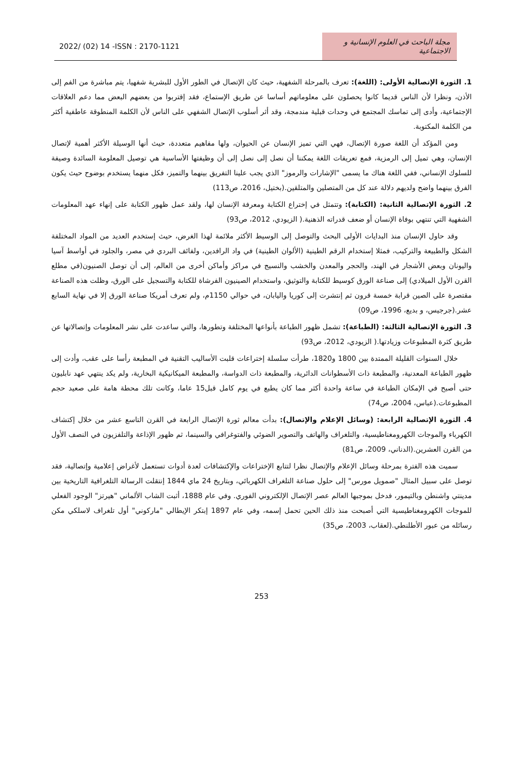2022/ (02) 14 -ISSN : 2170-1121
مجلة الباحث في العلوم الإنسانية و الاجتماعية
1. الثورة الإتصالية الأولى: (اللغة): تعرف بالمرحلة الشفهية، حيث كان الإتصال في الطور الأول للبشرية شفهيا، يتم مباشرة من الفم إلى الأذن، ونظرا لأن الناس قديما كانوا يحصلون على معلوماتهم أساسا عن طريق الإستماع، فقد إقتربوا من بعضهم البعض مما دعم العلاقات الإجتماعية، وأدى إلى تماسك المجتمع في وحدات قبلية مندمجة، وقد أثر أسلوب الإتصال الشفهي على الناس لأن الكلمة المنطوقة عاطفية أكثر من الكلمة المكتوبة.
ومن المؤكد أن اللغة صورة الإتصال، فهي التي تميز الإنسان عن الحيوان، ولها مفاهيم متعددة، حيث أنها الوسيلة الأكثر أهمية لإتصال الإنسان، وهي تميل إلى الرمزية، فمع تعريفات اللغة يمكننا أن نصل إلى نصل إلى أن وظيفتها الأساسية هي توصيل المعلومة السائدة وصيفة للسلوك الإنساني، ففي اللغة هناك ما يسمى "الإشارات والرموز" الذي يجب علينا التفريق بينهما والتميز، فكل منهما يستخدم بوضوح حيث يكون الفرق بينهما واضح ولديهم دلالة عند كل من المتصلين والمتلقين.(بختيل، 2016، ص113)
2. الثورة الإتصالية الثانية: (الكتابة): وتتمثل في إختراع الكتابة ومعرفة الإنسان لها، ولقد عمل ظهور الكتابة على إنهاء عهد المعلومات الشفهية التي تنتهي بوفاة الإنسان أو ضعف قدراته الذهنية.( الزيودي، 2012، ص93)
وقد حاول الإنسان منذ البدايات الأولى البحث والتوصل إلى الوسيط الأكثر ملائمة لهذا الغرض، حيث إستخدم العديد من المواد المختلفة الشكل والطبيعة والتركيب، فمثلا إستخدام الرقم الطينية (الألوان الطينية) في واد الرافدين، ولفائف البردي في مصر، والجلود في أواسط آسيا واليونان وبعض الأشجار في الهند، والحجر والمعدن والخشب والنسيج في مراكز وأماكن أخرى من العالم، إلى أن توصل الصنيون(في مطلع القرن الأول الميلادي) إلى صناعة الورق كوسيط للكتابة والتوثيق، واستخدام الصينيون الفرشاة للكتابة والتسجيل على الورق، وظلت هذه الصناعة مقتصرة على الصين قرابة خمسة قرون ثم إنتشرت إلى كوريا واليابان، في حوالي 1150م، ولم تعرف أمريكا صناعة الورق إلا في نهاية السابع عشر.(جرجيس، و بديع، 1996، ص09)
3. الثورة الإتصالية الثالثة: (الطباعة): تشمل ظهور الطباعة بأنواعها المختلفة وتطورها، والتي ساعدت على نشر المعلومات وإتصالاتها عن طريق كثرة المطبوعات وزيادتها.( الزيودي، 2012، ص93)
خلال السنوات القليلة الممتدة بين 1800 و1820، طرأت سلسلة إختراعات قلبت الأساليب التقنية في المطبعة رأسا على عقب، وأدت إلى ظهور الطباعة المعدنية، والمطبعة ذات الأسطوانات الدائرية، والمطبعة ذات الدواسة، والمطبعة الميكانيكية البخارية، ولم يكد ينتهي عهد نابليون حتى أصبح في الإمكان الطباعة في ساعة واحدة أكثر مما كان يطبع في يوم كامل قبل15 عاما، وكانت تلك محطة هامة على صعيد حجم المطبوعات.(عباس، 2004، ص74)
4. الثورة الإتصالية الرابعة: (وسائل الإعلام والإتصال): بدأت معالم ثورة الإتصال الرابعة في القرن التاسع عشر من خلال إكتشاف الكهرباء والموجات الكهرومغناطيسية، والتلغراف والهاتف والتصوير الضوئي والفتوغرافي والسينما، ثم ظهور الإذاعة والتلفزيون في النصف الأول من القرن العشرين.(الدناني، 2009، ص81)
سميت هذه الفترة بمرحلة وسائل الإعلام والإتصال نظرا لتتابع الإختراعات والإكتشافات لعدة أدوات تستعمل لأغراض إعلامية وإتصالية، فقد توصل على سبيل المثال "صمويل مورس" إلى حلول صناعة التلغراف الكهربائي، وبتاريخ 24 ماي 1844 إنتقلت الرسالة التلغرافية التاريخية بين مدينتي واشنطن وبالتيمور، فدخل بموجبها العالم عصر الإتصال الإلكتروني الفوري. وفي عام 1888، أثبت الشاب الألماني "هيرتز" الوجود الفعلي للموجات الكهرومغناطيسية التي أصبحت منذ ذلك الحين تحمل إسمه، وفي عام 1897 إبتكر الإيطالي "ماركوني" أول تلغراف لاسلكي مكن رسائله من عبور الأطلنطي.(لعقاب، 2003، ص35)
253